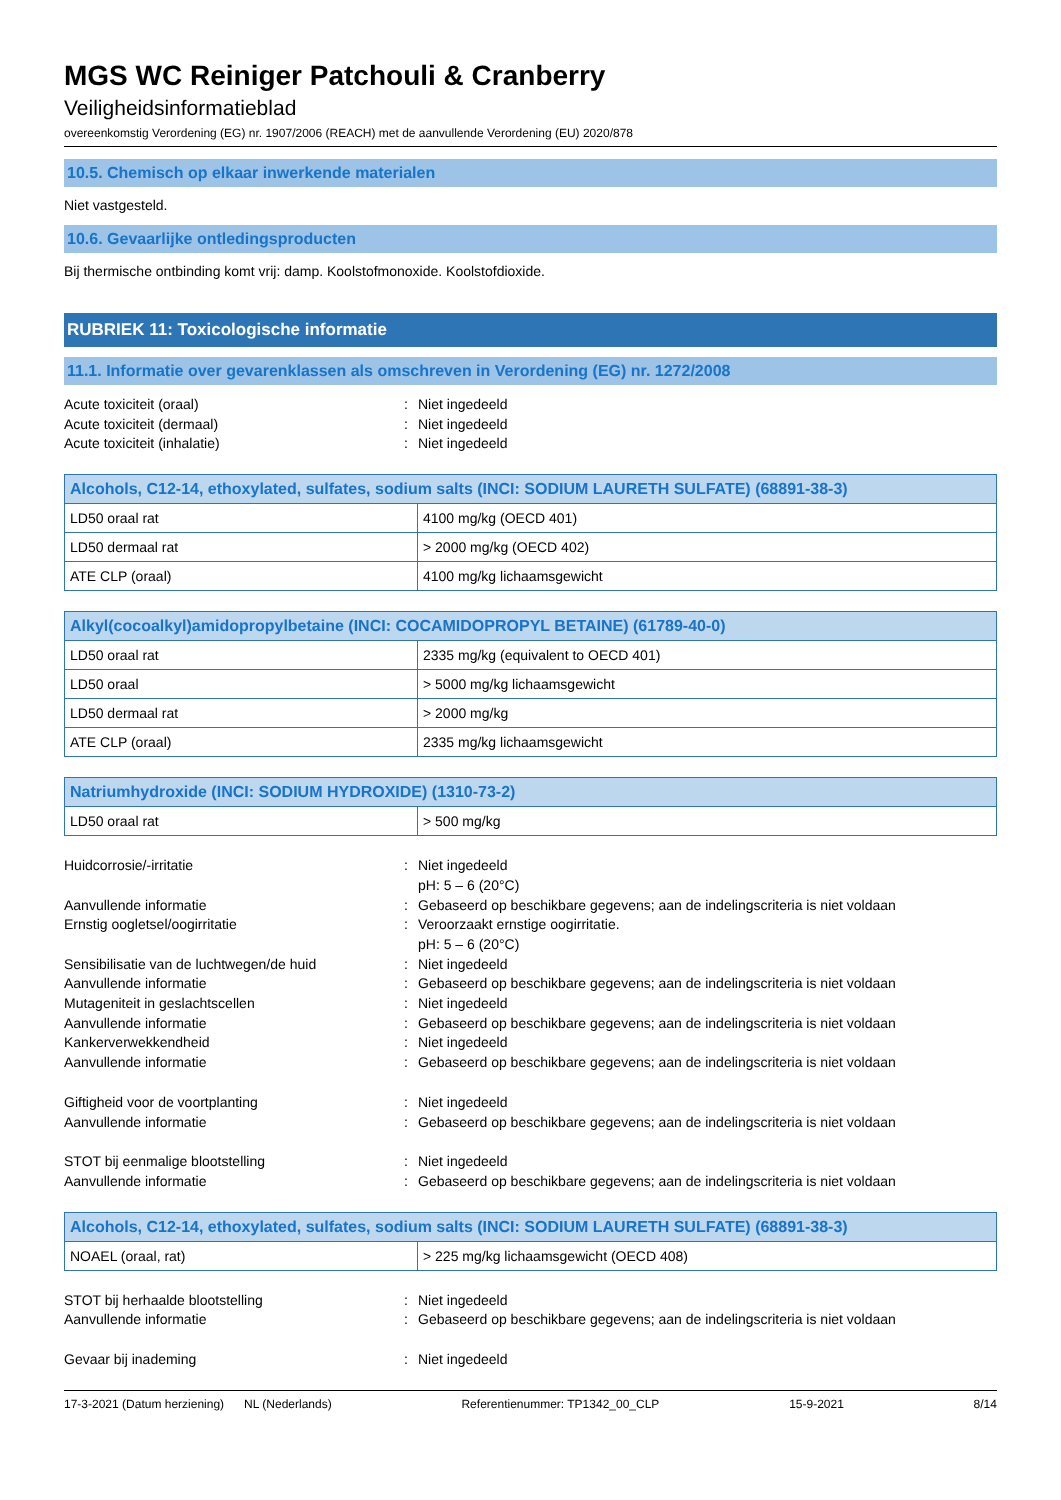MGS WC Reiniger Patchouli & Cranberry
Veiligheidsinformatieblad
overeenkomstig Verordening (EG) nr. 1907/2006 (REACH) met de aanvullende Verordening (EU) 2020/878
10.5. Chemisch op elkaar inwerkende materialen
Niet vastgesteld.
10.6. Gevaarlijke ontledingsproducten
Bij thermische ontbinding komt vrij: damp. Koolstofmonoxide. Koolstofdioxide.
RUBRIEK 11: Toxicologische informatie
11.1. Informatie over gevarenklassen als omschreven in Verordening (EG) nr. 1272/2008
Acute toxiciteit (oraal): Niet ingedeeld Acute toxiciteit (dermaal): Niet ingedeeld Acute toxiciteit (inhalatie): Niet ingedeeld
| Alcohols, C12-14, ethoxylated, sulfates, sodium salts (INCI: SODIUM LAURETH SULFATE) (68891-38-3) | |
| --- | --- |
| LD50 oraal rat | 4100 mg/kg (OECD 401) |
| LD50 dermaal rat | > 2000 mg/kg (OECD 402) |
| ATE CLP (oraal) | 4100 mg/kg lichaamsgewicht |
| Alkyl(cocoalkyl)amidopropylbetaine (INCI: COCAMIDOPROPYL BETAINE) (61789-40-0) | |
| --- | --- |
| LD50 oraal rat | 2335 mg/kg (equivalent to OECD 401) |
| LD50 oraal | > 5000 mg/kg lichaamsgewicht |
| LD50 dermaal rat | > 2000 mg/kg |
| ATE CLP (oraal) | 2335 mg/kg lichaamsgewicht |
| Natriumhydroxide (INCI: SODIUM HYDROXIDE) (1310-73-2) | |
| --- | --- |
| LD50 oraal rat | > 500 mg/kg |
Huidcorrosie/-irritatie: Niet ingedeeld
pH: 5 – 6 (20°C) Aanvullende informatie: Gebaseerd op beschikbare gegevens; aan de indelingscriteria is niet voldaan Ernstig oogletsel/oogirritatie: Veroorzaakt ernstige oogirritatie.
pH: 5 – 6 (20°C) Sensibilisatie van de luchtwegen/de huid: Niet ingedeeld Aanvullende informatie: Gebaseerd op beschikbare gegevens; aan de indelingscriteria is niet voldaan Mutageniteit in geslachtscellen: Niet ingedeeld Aanvullende informatie: Gebaseerd op beschikbare gegevens; aan de indelingscriteria is niet voldaan Kankerverwekkendheid: Niet ingedeeld Aanvullende informatie: Gebaseerd op beschikbare gegevens; aan de indelingscriteria is niet voldaan
Giftigheid voor de voortplanting: Niet ingedeeld Aanvullende informatie: Gebaseerd op beschikbare gegevens; aan de indelingscriteria is niet voldaan
STOT bij eenmalige blootstelling: Niet ingedeeld Aanvullende informatie: Gebaseerd op beschikbare gegevens; aan de indelingscriteria is niet voldaan
| Alcohols, C12-14, ethoxylated, sulfates, sodium salts (INCI: SODIUM LAURETH SULFATE) (68891-38-3) | |
| --- | --- |
| NOAEL (oraal, rat) | > 225 mg/kg lichaamsgewicht (OECD 408) |
STOT bij herhaalde blootstelling: Niet ingedeeld Aanvullende informatie: Gebaseerd op beschikbare gegevens; aan de indelingscriteria is niet voldaan
Gevaar bij inademing: Niet ingedeeld
17-3-2021 (Datum herziening) NL (Nederlands) Referentienummer: TP1342_00_CLP 15-9-2021 8/14